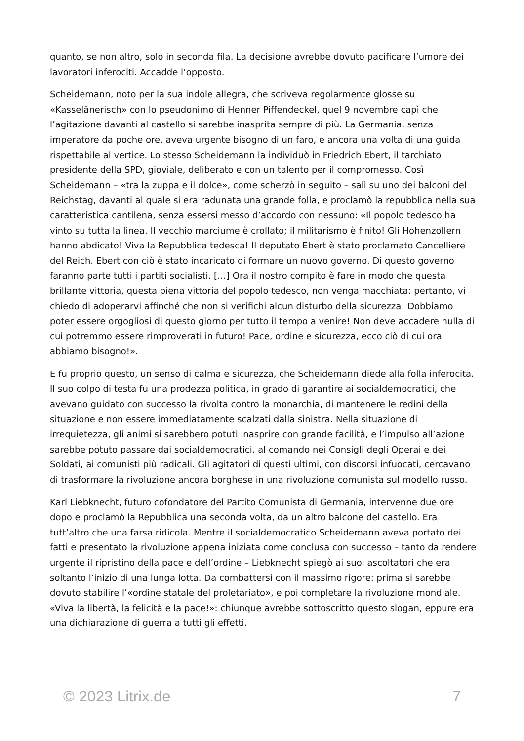quanto, se non altro, solo in seconda fila. La decisione avrebbe dovuto pacificare l’umore dei lavoratori inferociti. Accadde l’opposto.
Scheidemann, noto per la sua indole allegra, che scriveva regolarmente glosse su «Kasselänerisch» con lo pseudonimo di Henner Piffendeckel, quel 9 novembre capì che l’agitazione davanti al castello si sarebbe inasprita sempre di più. La Germania, senza imperatore da poche ore, aveva urgente bisogno di un faro, e ancora una volta di una guida rispettabile al vertice. Lo stesso Scheidemann la individuò in Friedrich Ebert, il tarchiato presidente della SPD, gioviale, deliberato e con un talento per il compromesso. Così Scheidemann – «tra la zuppa e il dolce», come scherzò in seguito – salì su uno dei balconi del Reichstag, davanti al quale si era radunata una grande folla, e proclamò la repubblica nella sua caratteristica cantilena, senza essersi messo d’accordo con nessuno: «Il popolo tedesco ha vinto su tutta la linea. Il vecchio marciume è crollato; il militarismo è finito! Gli Hohenzollern hanno abdicato! Viva la Repubblica tedesca! Il deputato Ebert è stato proclamato Cancelliere del Reich. Ebert con ciò è stato incaricato di formare un nuovo governo. Di questo governo faranno parte tutti i partiti socialisti. […] Ora il nostro compito è fare in modo che questa brillante vittoria, questa piena vittoria del popolo tedesco, non venga macchiata: pertanto, vi chiedo di adoperarvi affinché che non si verifichi alcun disturbo della sicurezza! Dobbiamo poter essere orgogliosi di questo giorno per tutto il tempo a venire! Non deve accadere nulla di cui potremmo essere rimproverati in futuro! Pace, ordine e sicurezza, ecco ciò di cui ora abbiamo bisogno!».
E fu proprio questo, un senso di calma e sicurezza, che Scheidemann diede alla folla inferocita. Il suo colpo di testa fu una prodezza politica, in grado di garantire ai socialdemocratici, che avevano guidato con successo la rivolta contro la monarchia, di mantenere le redini della situazione e non essere immediatamente scalzati dalla sinistra. Nella situazione di irrequietezza, gli animi si sarebbero potuti inasprire con grande facilità, e l’impulso all’azione sarebbe potuto passare dai socialdemocratici, al comando nei Consigli degli Operai e dei Soldati, ai comunisti più radicali. Gli agitatori di questi ultimi, con discorsi infuocati, cercavano di trasformare la rivoluzione ancora borghese in una rivoluzione comunista sul modello russo.
Karl Liebknecht, futuro cofondatore del Partito Comunista di Germania, intervenne due ore dopo e proclamò la Repubblica una seconda volta, da un altro balcone del castello. Era tutt’altro che una farsa ridicola. Mentre il socialdemocratico Scheidemann aveva portato dei fatti e presentato la rivoluzione appena iniziata come conclusa con successo – tanto da rendere urgente il ripristino della pace e dell’ordine – Liebknecht spiegò ai suoi ascoltatori che era soltanto l’inizio di una lunga lotta. Da combattersi con il massimo rigore: prima si sarebbe dovuto stabilire l’«ordine statale del proletariato», e poi completare la rivoluzione mondiale. «Viva la libertà, la felicità e la pace!»: chiunque avrebbe sottoscritto questo slogan, eppure era una dichiarazione di guerra a tutti gli effetti.
© 2023 Litrix.de 7